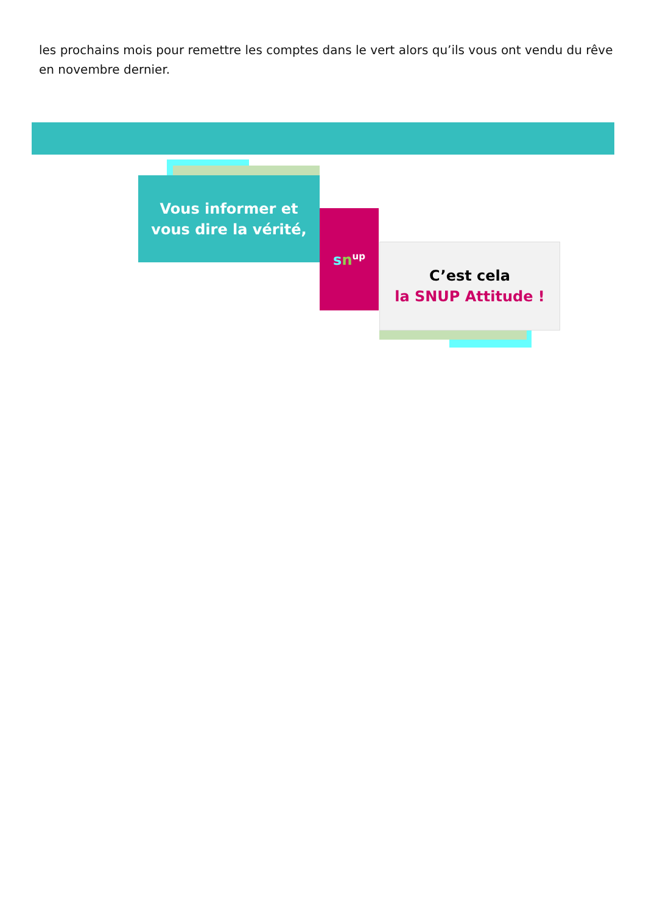les prochains mois pour remettre les comptes dans le vert alors qu’ils vous ont vendu du rêve en novembre dernier.
Vous informer et
vous dire la vérité,
sn<sup>up</sup>
C’est cela
la SNUP Attitude !